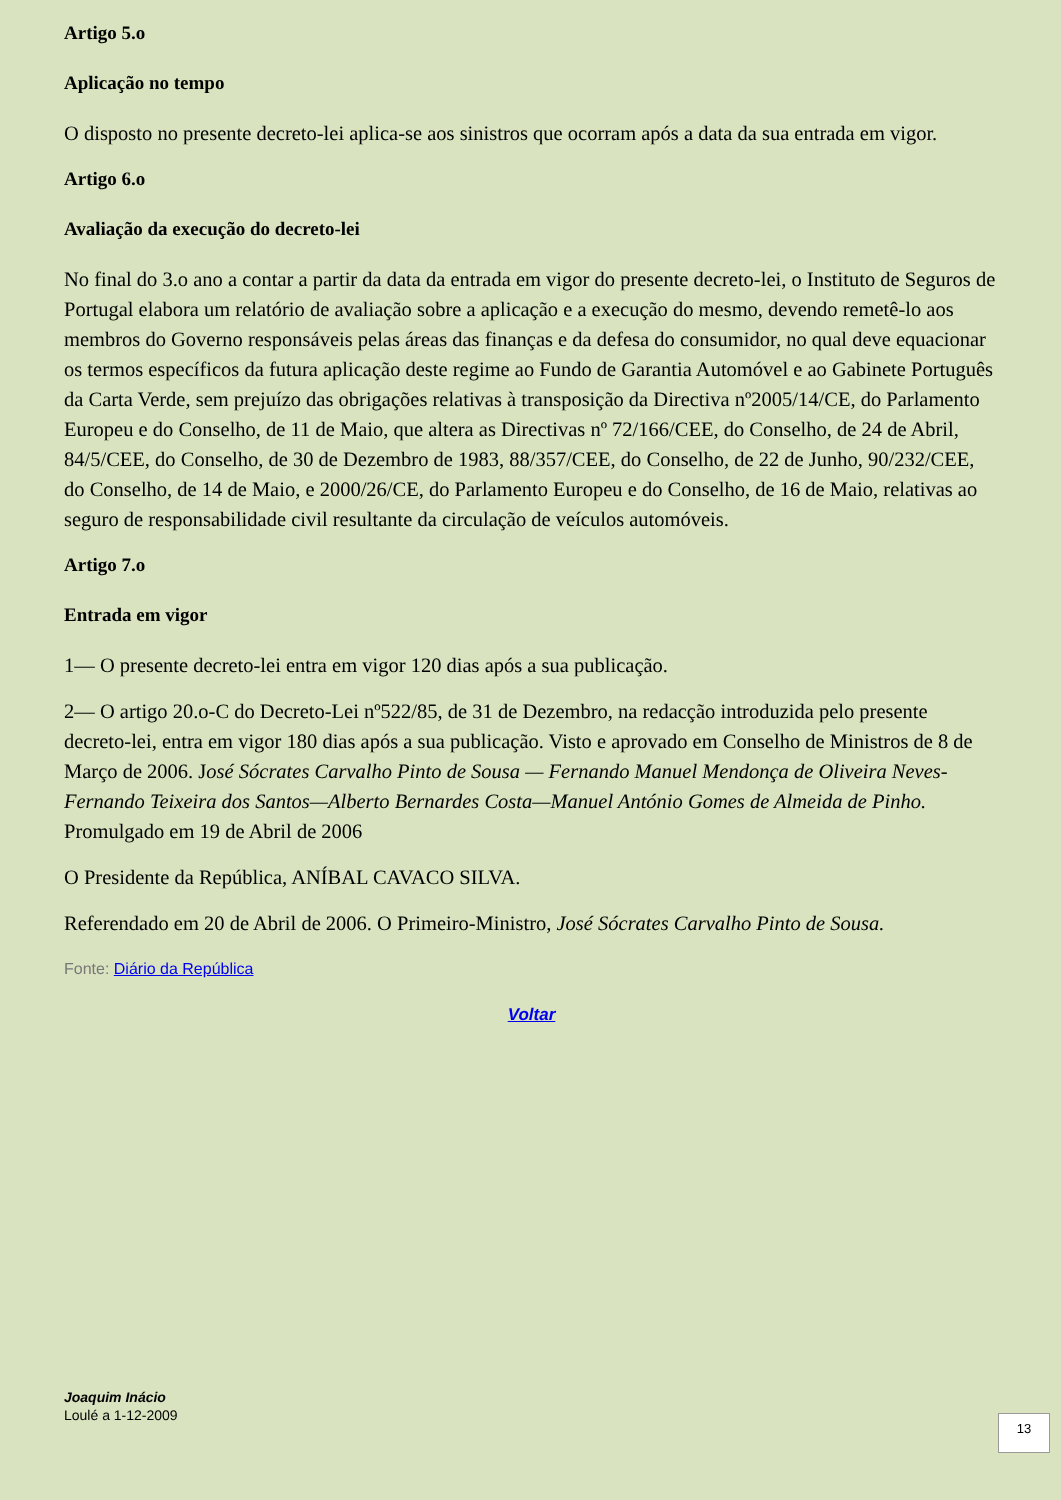Artigo 5.o
Aplicação no tempo
O disposto no presente decreto-lei aplica-se aos sinistros que ocorram após a data da sua entrada em vigor.
Artigo 6.o
Avaliação da execução do decreto-lei
No final do 3.o ano a contar a partir da data da entrada em vigor do presente decreto-lei, o Instituto de Seguros de Portugal elabora um relatório de avaliação sobre a aplicação e a execução do mesmo, devendo remetê-lo aos membros do Governo responsáveis pelas áreas das finanças e da defesa do consumidor, no qual deve equacionar os termos específicos da futura aplicação deste regime ao Fundo de Garantia Automóvel e ao Gabinete Português da Carta Verde, sem prejuízo das obrigações relativas à transposição da Directiva nº2005/14/CE, do Parlamento Europeu e do Conselho, de 11 de Maio, que altera as Directivas nº 72/166/CEE, do Conselho, de 24 de Abril, 84/5/CEE, do Conselho, de 30 de Dezembro de 1983, 88/357/CEE, do Conselho, de 22 de Junho, 90/232/CEE, do Conselho, de 14 de Maio, e 2000/26/CE, do Parlamento Europeu e do Conselho, de 16 de Maio, relativas ao seguro de responsabilidade civil resultante da circulação de veículos automóveis.
Artigo 7.o
Entrada em vigor
1— O presente decreto-lei entra em vigor 120 dias após a sua publicação.
2— O artigo 20.o-C do Decreto-Lei nº522/85, de 31 de Dezembro, na redacção introduzida pelo presente decreto-lei, entra em vigor 180 dias após a sua publicação. Visto e aprovado em Conselho de Ministros de 8 de Março de 2006. José Sócrates Carvalho Pinto de Sousa — Fernando Manuel Mendonça de Oliveira Neves-Fernando Teixeira dos Santos—Alberto Bernardes Costa—Manuel António Gomes de Almeida de Pinho. Promulgado em 19 de Abril de 2006
O Presidente da República, ANÍBAL CAVACO SILVA.
Referendado em 20 de Abril de 2006. O Primeiro-Ministro, José Sócrates Carvalho Pinto de Sousa.
Fonte: Diário da República
Voltar
Joaquim Inácio
Loulé a 1-12-2009
13